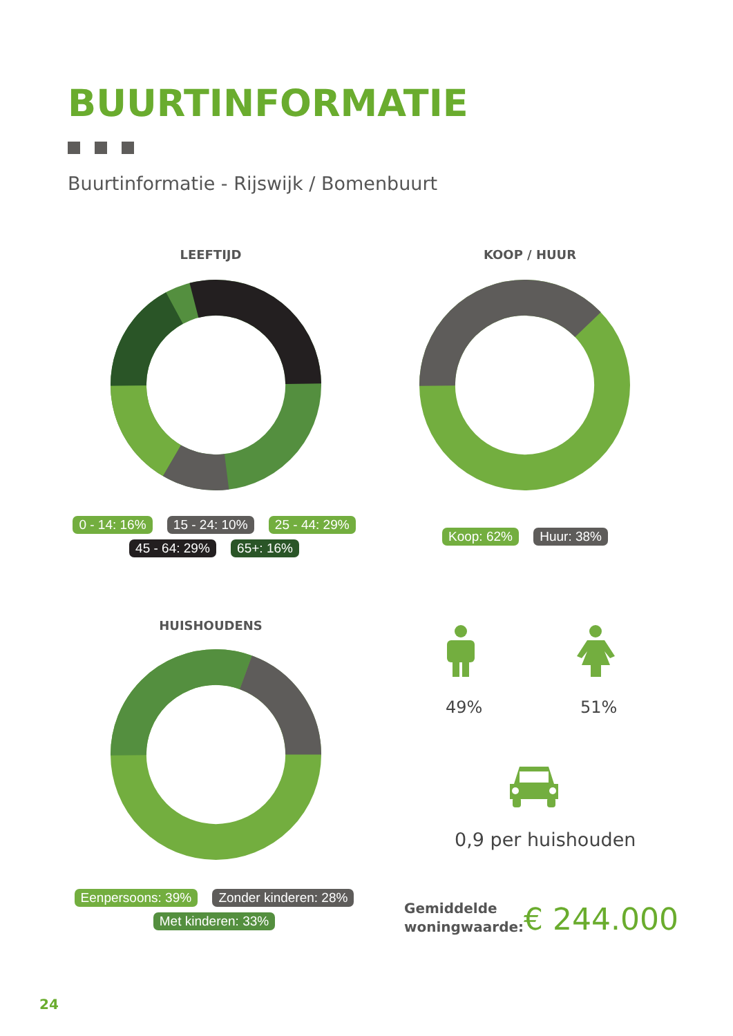BUURTINFORMATIE
Buurtinformatie - Rijswijk / Bomenbuurt
LEEFTIJD
0 - 14: 16% 15 - 24: 10% 25 - 44: 29%
45 - 64: 29% 65+: 16%
KOOP / HUUR
Koop: 62% Huur: 38%
HUISHOUDENS
Eenpersoons: 39% Zonder kinderen: 28%
Met kinderen: 33%
49% 51%
0,9 per huishouden
Gemiddelde
woningwaarde:
€ 244.000
24